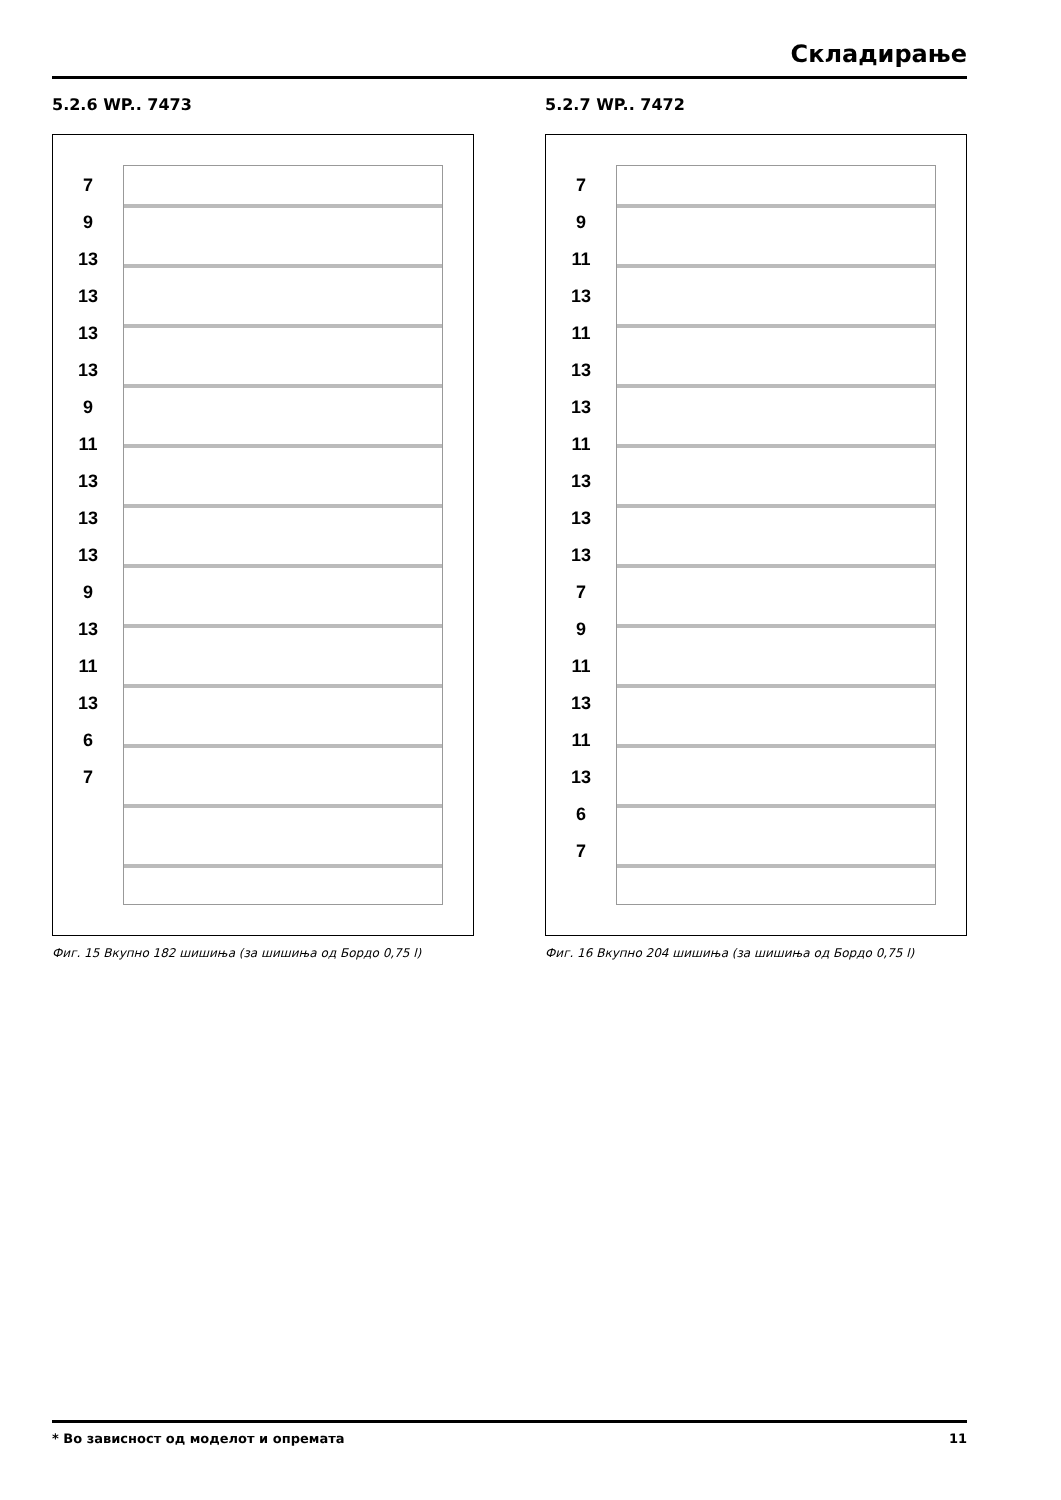Складирање
5.2.6 WP.. 7473
7
9
13
13
13
13
9
11
13
13
13
9
13
11
13
6
7
Фиг. 15 Вкупно 182 шишиња (за шишиња од Бордо 0,75 l)
5.2.7 WP.. 7472
7
9
11
13
11
13
13
11
13
13
13
7
9
11
13
11
13
6
7
Фиг. 16 Вкупно 204 шишиња (за шишиња од Бордо 0,75 l)
* Во зависност од моделот и опремата 11